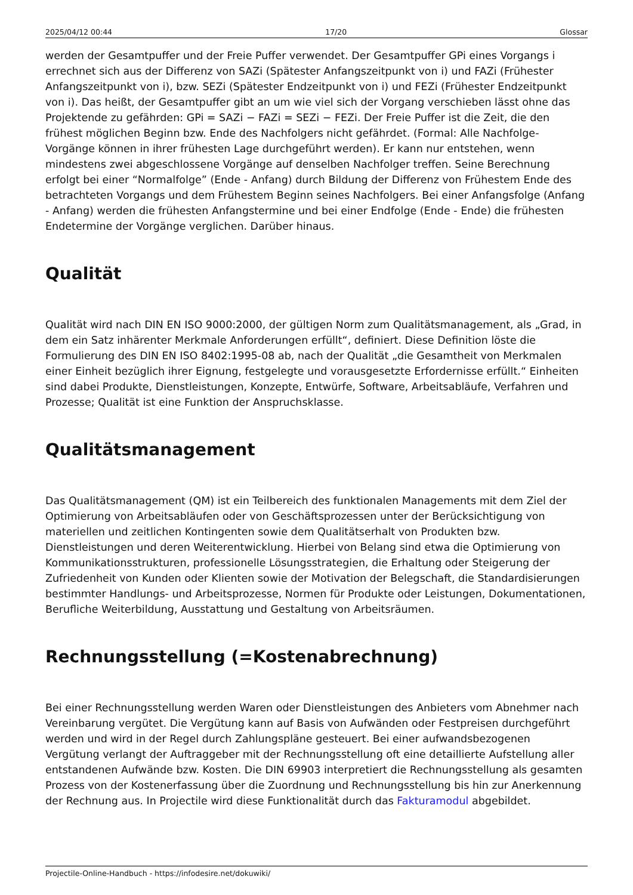2025/04/12 00:44 17/20 Glossar
werden der Gesamtpuffer und der Freie Puffer verwendet. Der Gesamtpuffer GPi eines Vorgangs i errechnet sich aus der Differenz von SAZi (Spätester Anfangszeitpunkt von i) und FAZi (Frühester Anfangszeitpunkt von i), bzw. SEZi (Spätester Endzeitpunkt von i) und FEZi (Frühester Endzeitpunkt von i). Das heißt, der Gesamtpuffer gibt an um wie viel sich der Vorgang verschieben lässt ohne das Projektende zu gefährden: GPi = SAZi − FAZi = SEZi − FEZi. Der Freie Puffer ist die Zeit, die den frühest möglichen Beginn bzw. Ende des Nachfolgers nicht gefährdet. (Formal: Alle Nachfolge-Vorgänge können in ihrer frühesten Lage durchgeführt werden). Er kann nur entstehen, wenn mindestens zwei abgeschlossene Vorgänge auf denselben Nachfolger treffen. Seine Berechnung erfolgt bei einer “Normalfolge” (Ende - Anfang) durch Bildung der Differenz von Frühestem Ende des betrachteten Vorgangs und dem Frühestem Beginn seines Nachfolgers. Bei einer Anfangsfolge (Anfang - Anfang) werden die frühesten Anfangstermine und bei einer Endfolge (Ende - Ende) die frühesten Endetermine der Vorgänge verglichen. Darüber hinaus.
Qualität
Qualität wird nach DIN EN ISO 9000:2000, der gültigen Norm zum Qualitätsmanagement, als „Grad, in dem ein Satz inhärenter Merkmale Anforderungen erfüllt“, definiert. Diese Definition löste die Formulierung des DIN EN ISO 8402:1995-08 ab, nach der Qualität „die Gesamtheit von Merkmalen einer Einheit bezüglich ihrer Eignung, festgelegte und vorausgesetzte Erfordernisse erfüllt.“ Einheiten sind dabei Produkte, Dienstleistungen, Konzepte, Entwürfe, Software, Arbeitsabläufe, Verfahren und Prozesse; Qualität ist eine Funktion der Anspruchsklasse.
Qualitätsmanagement
Das Qualitätsmanagement (QM) ist ein Teilbereich des funktionalen Managements mit dem Ziel der Optimierung von Arbeitsabläufen oder von Geschäftsprozessen unter der Berücksichtigung von materiellen und zeitlichen Kontingenten sowie dem Qualitätserhalt von Produkten bzw. Dienstleistungen und deren Weiterentwicklung. Hierbei von Belang sind etwa die Optimierung von Kommunikationsstrukturen, professionelle Lösungsstrategien, die Erhaltung oder Steigerung der Zufriedenheit von Kunden oder Klienten sowie der Motivation der Belegschaft, die Standardisierungen bestimmter Handlungs- und Arbeitsprozesse, Normen für Produkte oder Leistungen, Dokumentationen, Berufliche Weiterbildung, Ausstattung und Gestaltung von Arbeitsräumen.
Rechnungsstellung (=Kostenabrechnung)
Bei einer Rechnungsstellung werden Waren oder Dienstleistungen des Anbieters vom Abnehmer nach Vereinbarung vergütet. Die Vergütung kann auf Basis von Aufwänden oder Festpreisen durchgeführt werden und wird in der Regel durch Zahlungspläne gesteuert. Bei einer aufwandsbezogenen Vergütung verlangt der Auftraggeber mit der Rechnungsstellung oft eine detaillierte Aufstellung aller entstandenen Aufwände bzw. Kosten. Die DIN 69903 interpretiert die Rechnungsstellung als gesamten Prozess von der Kostenerfassung über die Zuordnung und Rechnungsstellung bis hin zur Anerkennung der Rechnung aus. In Projectile wird diese Funktionalität durch das Fakturamodul abgebildet.
Projectile-Online-Handbuch - https://infodesire.net/dokuwiki/